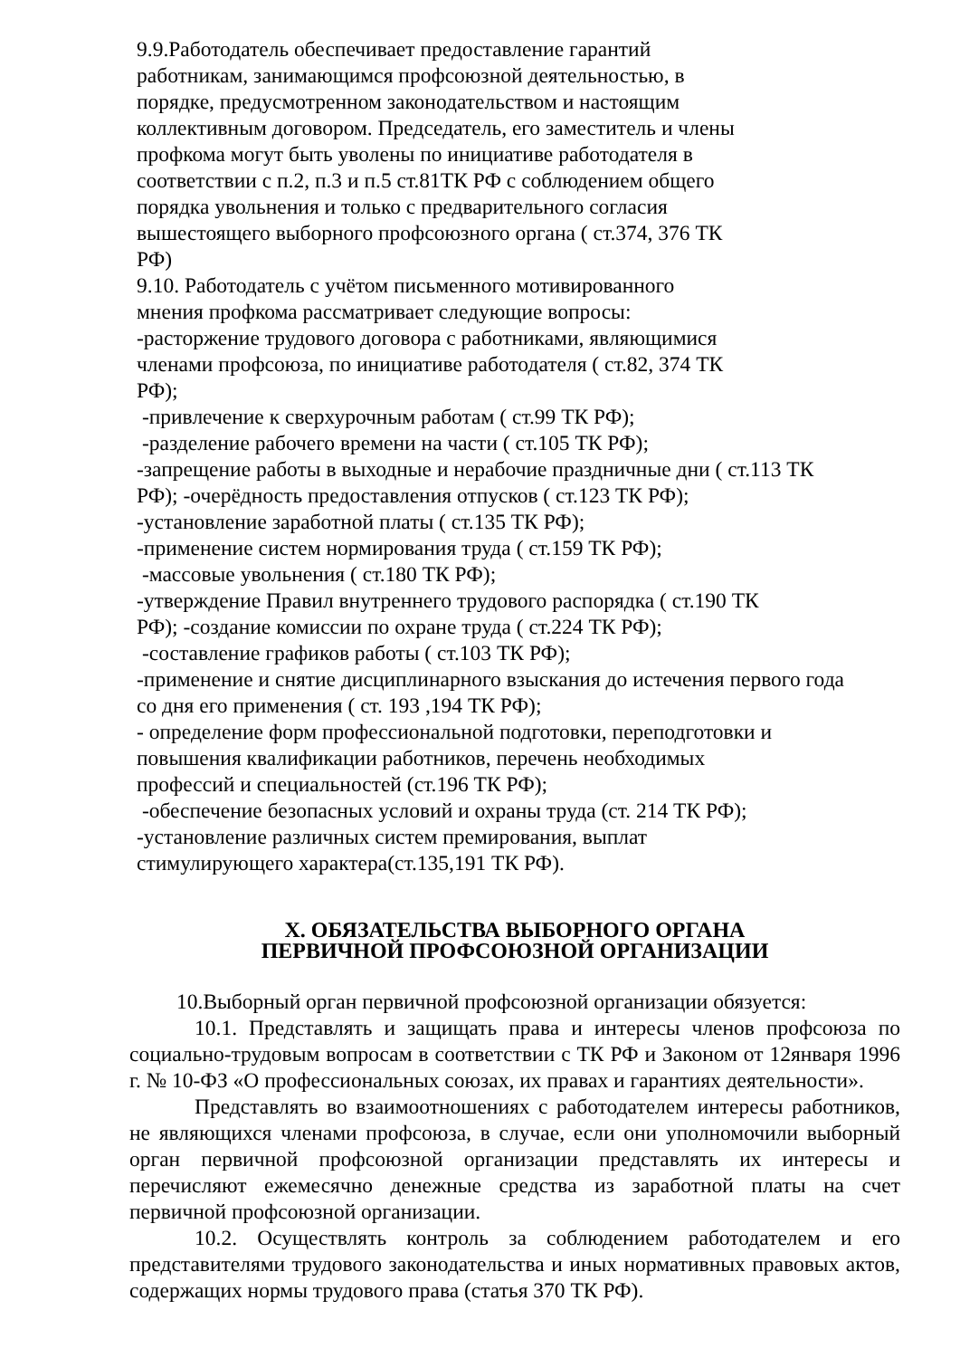9.9.Работодатель обеспечивает предоставление гарантий
работникам, занимающимся профсоюзной деятельностью, в
порядке, предусмотренном законодательством и настоящим
коллективным договором. Председатель, его заместитель и члены
профкома могут быть уволены по инициативе работодателя в
соответствии с п.2, п.3 и п.5 ст.81ТК РФ с соблюдением общего
порядка увольнения и только с предварительного согласия
вышестоящего выборного профсоюзного органа ( ст.374, 376 ТК
РФ)
9.10. Работодатель с учётом письменного мотивированного
мнения профкома рассматривает следующие вопросы:
-расторжение трудового договора с работниками, являющимися
членами профсоюза, по инициативе работодателя ( ст.82, 374 ТК
РФ);
-привлечение к сверхурочным работам ( ст.99 ТК РФ);
-разделение рабочего времени на части ( ст.105 ТК РФ);
-запрещение работы в выходные и нерабочие праздничные дни ( ст.113 ТК
РФ); -очерёдность предоставления отпусков ( ст.123 ТК РФ);
-установление заработной платы ( ст.135 ТК РФ);
-применение систем нормирования труда ( ст.159 ТК РФ);
-массовые увольнения ( ст.180 ТК РФ);
-утверждение Правил внутреннего трудового распорядка ( ст.190 ТК
РФ); -создание комиссии по охране труда ( ст.224 ТК РФ);
-составление графиков работы ( ст.103 ТК РФ);
-применение и снятие дисциплинарного взыскания до истечения первого года
со дня его применения ( ст. 193 ,194 ТК РФ);
- определение форм профессиональной подготовки, переподготовки и
повышения квалификации работников, перечень необходимых
профессий и специальностей (ст.196 ТК РФ);
-обеспечение безопасных условий и охраны труда (ст. 214 ТК РФ);
-установление различных систем премирования, выплат
стимулирующего характера(ст.135,191 ТК РФ).
X. ОБЯЗАТЕЛЬСТВА ВЫБОРНОГО ОРГАНА
ПЕРВИЧНОЙ ПРОФСОЮЗНОЙ ОРГАНИЗАЦИИ
10.Выборный орган первичной профсоюзной организации обязуется:
10.1. Представлять и защищать права и интересы членов профсоюза по социально-трудовым вопросам в соответствии с ТК РФ и Законом от 12января 1996 г. № 10-ФЗ «О профессиональных союзах, их правах и гарантиях деятельности».
Представлять во взаимоотношениях с работодателем интересы работников, не являющихся членами профсоюза, в случае, если они уполномочили выборный орган первичной профсоюзной организации представлять их интересы и перечисляют ежемесячно денежные средства из заработной платы на счет первичной профсоюзной организации.
10.2. Осуществлять контроль за соблюдением работодателем и его представителями трудового законодательства и иных нормативных правовых актов, содержащих нормы трудового права (статья 370 ТК РФ).